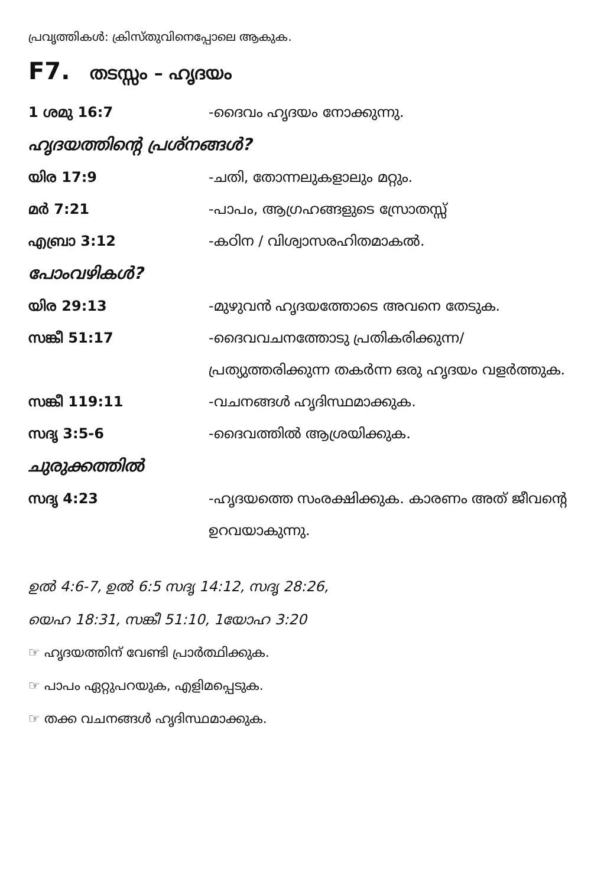പ്രവൃത്തികൾ: ക്രിസ്തുവിനെപ്പോലെ ആകുക.
F7. തടസ്സം – ഹൃദയം
1 ശമു 16:7 -ദൈവം ഹൃദയം നോക്കുന്നു.
ഹൃദയത്തിന്റെ പ്രശ്നങ്ങൾ?
യിര 17:9 -ചതി, തോന്നലുകളാലും മറ്റും.
മർ 7:21 -പാപം, ആഗ്രഹങ്ങളുടെ സ്രോതസ്സ്
എബ്രാ 3:12 -കഠിന / വിശ്വാസരഹിതമാകൽ.
പോംവഴികൾ?
യിര 29:13 -മുഴുവൻ ഹൃദയത്തോടെ അവനെ തേടുക.
സങ്കീ 51:17 -ദൈവവചനത്തോടു പ്രതികരിക്കുന്ന/ പ്രത്യുത്തരിക്കുന്ന തകർന്ന ഒരു ഹൃദയം വളർത്തുക.
സങ്കീ 119:11 -വചനങ്ങൾ ഹൃദിസ്ഥമാക്കുക.
സദൃ 3:5-6 -ദൈവത്തിൽ ആശ്രയിക്കുക.
ചുരുക്കത്തിൽ
സദൃ 4:23 -ഹൃദയത്തെ സംരക്ഷിക്കുക. കാരണം അത് ജീവന്റെ ഉറവയാകുന്നു.
ഉൽ 4:6-7, ഉൽ 6:5 സദൃ 14:12, സദൃ 28:26,
യെഹ 18:31, സങ്കീ 51:10, 1യോഹ 3:20
☞ ഹൃദയത്തിന് വേണ്ടി പ്രാർത്ഥിക്കുക.
☞ പാപം ഏറ്റുപറയുക, എളിമപ്പെടുക.
☞ തക്ക വചനങ്ങൾ ഹൃദിസ്ഥമാക്കുക.